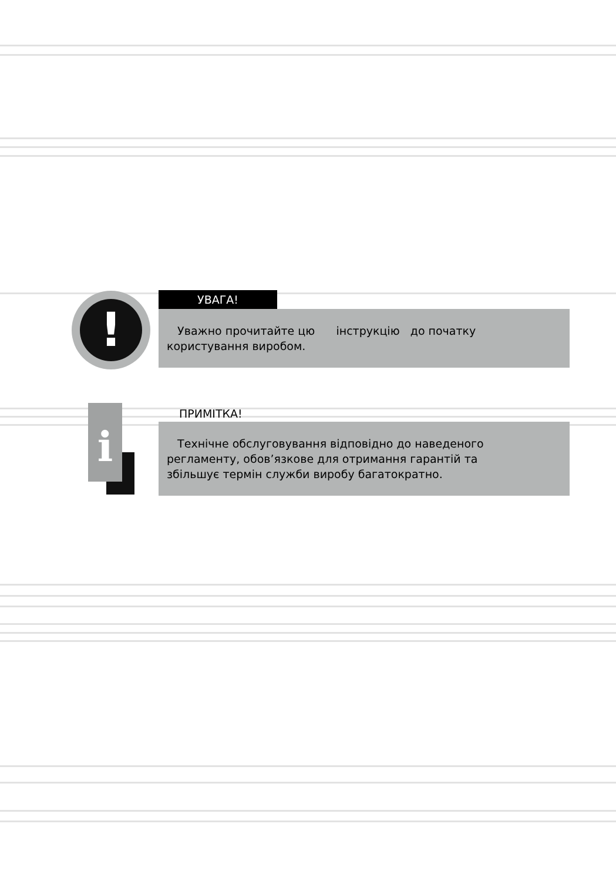!
i
УВАГА!
Уважно прочитайте цю інструкцію до початку
користування виробом.
ПРИМІТКА!
Технічне обслуговування відповідно до наведеного
регламенту, обов’язкове для отримання гарантій та
збільшує термін служби виробу багатократно.